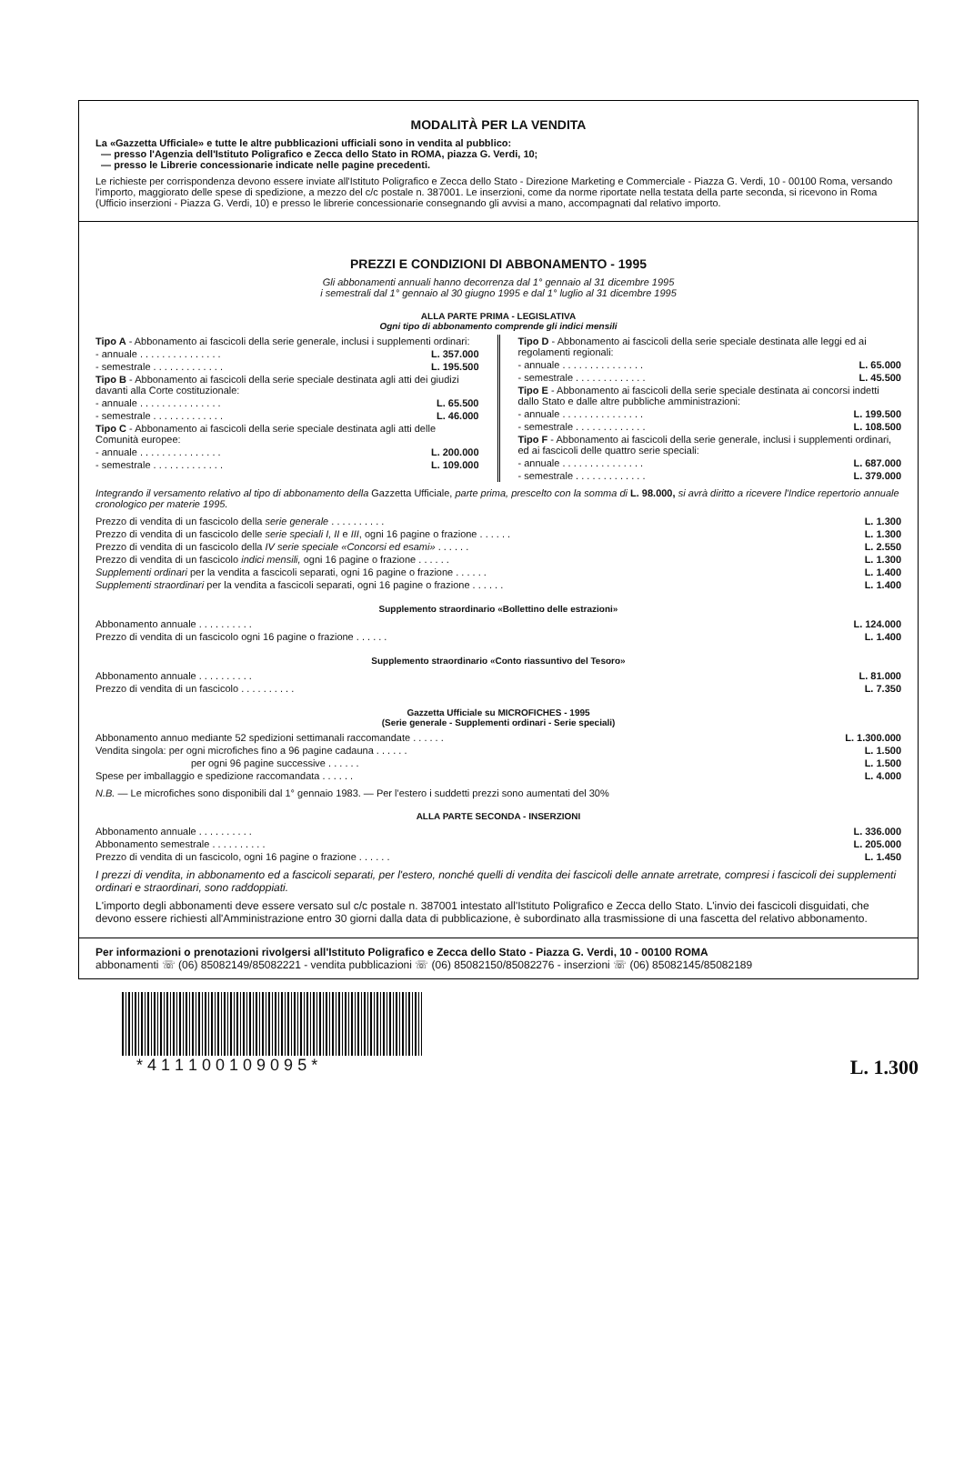MODALITÀ PER LA VENDITA
La «Gazzetta Ufficiale» e tutte le altre pubblicazioni ufficiali sono in vendita al pubblico:
— presso l'Agenzia dell'Istituto Poligrafico e Zecca dello Stato in ROMA, piazza G. Verdi, 10;
— presso le Librerie concessionarie indicate nelle pagine precedenti.
Le richieste per corrispondenza devono essere inviate all'Istituto Poligrafico e Zecca dello Stato - Direzione Marketing e Commerciale - Piazza G. Verdi, 10 - 00100 Roma, versando l'importo, maggiorato delle spese di spedizione, a mezzo del c/c postale n. 387001. Le inserzioni, come da norme riportate nella testata della parte seconda, si ricevono in Roma (Ufficio inserzioni - Piazza G. Verdi, 10) e presso le librerie concessionarie consegnando gli avvisi a mano, accompagnati dal relativo importo.
PREZZI E CONDIZIONI DI ABBONAMENTO - 1995
Gli abbonamenti annuali hanno decorrenza dal 1° gennaio al 31 dicembre 1995
i semestrali dal 1° gennaio al 30 giugno 1995 e dal 1° luglio al 31 dicembre 1995
ALLA PARTE PRIMA - LEGISLATIVA
Ogni tipo di abbonamento comprende gli indici mensili
| Tipo A - Abbonamento ai fascicoli della serie generale, inclusi i supplementi ordinari: | |
| - annuale . . . . . . . . . . . . . . . | L. 357.000 |
| - semestrale . . . . . . . . . . . . . | L. 195.500 |
| Tipo B - Abbonamento ai fascicoli della serie speciale destinata agli atti dei giudizi davanti alla Corte costituzionale: | |
| - annuale . . . . . . . . . . . . . . . | L. 65.500 |
| - semestrale . . . . . . . . . . . . . | L. 46.000 |
| Tipo C - Abbonamento ai fascicoli della serie speciale destinata agli atti delle Comunità europee: | |
| - annuale . . . . . . . . . . . . . . . | L. 200.000 |
| - semestrale . . . . . . . . . . . . . | L. 109.000 |
| Tipo D - Abbonamento ai fascicoli della serie speciale destinata alle leggi ed ai regolamenti regionali: | |
| - annuale . . . . . . . . . . . . . . . | L. 65.000 |
| - semestrale . . . . . . . . . . . . . | L. 45.500 |
| Tipo E - Abbonamento ai fascicoli della serie speciale destinata ai concorsi indetti dallo Stato e dalle altre pubbliche amministrazioni: | |
| - annuale . . . . . . . . . . . . . . . | L. 199.500 |
| - semestrale . . . . . . . . . . . . . | L. 108.500 |
| Tipo F - Abbonamento ai fascicoli della serie generale, inclusi i supplementi ordinari, ed ai fascicoli delle quattro serie speciali: | |
| - annuale . . . . . . . . . . . . . . . | L. 687.000 |
| - semestrale . . . . . . . . . . . . . | L. 379.000 |
Integrando il versamento relativo al tipo di abbonamento della Gazzetta Ufficiale, parte prima, prescelto con la somma di L. 98.000, si avrà diritto a ricevere l'Indice repertorio annuale cronologico per materie 1995.
| Prezzo di vendita di un fascicolo della serie generale . . . . . . . . . . | L. 1.300 |
| Prezzo di vendita di un fascicolo delle serie speciali I, II e III , ogni 16 pagine o frazione . . . . . . | L. 1.300 |
| Prezzo di vendita di un fascicolo della IV serie speciale «Concorsi ed esami» . . . . . . | L. 2.550 |
| Prezzo di vendita di un fascicolo indici mensili, ogni 16 pagine o frazione . . . . . . | L. 1.300 |
| Supplementi ordinari per la vendita a fascicoli separati, ogni 16 pagine o frazione . . . . . . | L. 1.400 |
| Supplementi straordinari per la vendita a fascicoli separati, ogni 16 pagine o frazione . . . . . . | L. 1.400 |
Supplemento straordinario «Bollettino delle estrazioni»
| Abbonamento annuale . . . . . . . . . . | L. 124.000 |
| Prezzo di vendita di un fascicolo ogni 16 pagine o frazione . . . . . . | L. 1.400 |
Supplemento straordinario «Conto riassuntivo del Tesoro»
| Abbonamento annuale . . . . . . . . . . | L. 81.000 |
| Prezzo di vendita di un fascicolo . . . . . . . . . . | L. 7.350 |
Gazzetta Ufficiale su MICROFICHES - 1995
(Serie generale - Supplementi ordinari - Serie speciali)
| Abbonamento annuo mediante 52 spedizioni settimanali raccomandate . . . . . . | L. 1.300.000 |
| Vendita singola: per ogni microfiches fino a 96 pagine cadauna . . . . . . | L. 1.500 |
| per ogni 96 pagine successive . . . . . . | L. 1.500 |
| Spese per imballaggio e spedizione raccomandata . . . . . . | L. 4.000 |
N.B. — Le microfiches sono disponibili dal 1° gennaio 1983. — Per l'estero i suddetti prezzi sono aumentati del 30%
ALLA PARTE SECONDA - INSERZIONI
| Abbonamento annuale . . . . . . . . . . | L. 336.000 |
| Abbonamento semestrale . . . . . . . . . . | L. 205.000 |
| Prezzo di vendita di un fascicolo, ogni 16 pagine o frazione . . . . . . | L. 1.450 |
I prezzi di vendita, in abbonamento ed a fascicoli separati, per l'estero, nonché quelli di vendita dei fascicoli delle annate arretrate, compresi i fascicoli dei supplementi ordinari e straordinari, sono raddoppiati.
L'importo degli abbonamenti deve essere versato sul c/c postale n. 387001 intestato all'Istituto Poligrafico e Zecca dello Stato. L'invio dei fascicoli disguidati, che devono essere richiesti all'Amministrazione entro 30 giorni dalla data di pubblicazione, è subordinato alla trasmissione di una fascetta del relativo abbonamento.
Per informazioni o prenotazioni rivolgersi all'Istituto Poligrafico e Zecca dello Stato - Piazza G. Verdi, 10 - 00100 ROMA
abbonamenti ☏ (06) 85082149/85082221 - vendita pubblicazioni ☏ (06) 85082150/85082276 - inserzioni ☏ (06) 85082145/85082189
* 4 1 1 1 0 0 1 0 9 0 9 5 * L. 1.300